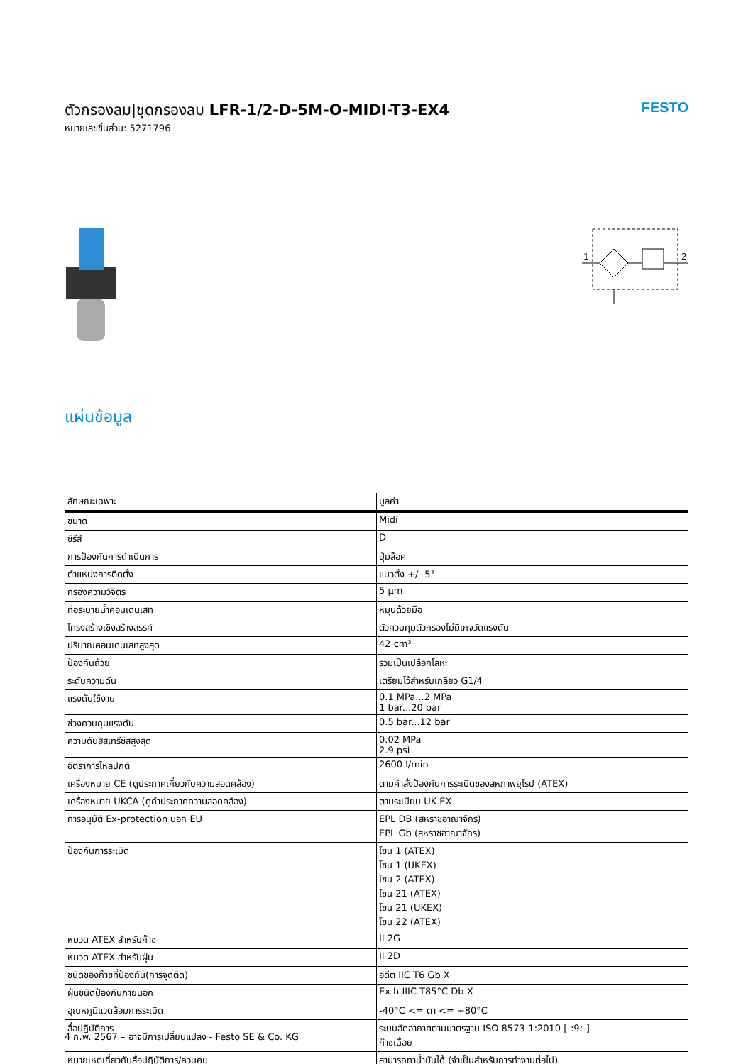ตัวกรองลม|ชุดกรองลม LFR-1/2-D-5M-O-MIDI-T3-EX4
หมายเลขชิ้นส่วน: 5271796
FESTO
1
2
แผ่นข้อมูล
| ลักษณะเฉพาะ | มูลค่า |
| --- | --- |
| ขนาด | Midi |
| ซีรีส์ | D |
| การป้องกันการดำเนินการ | ปุ่มล็อค |
| ตำแหน่งการติดตั้ง | แนวตั้ง +/- 5° |
| กรองความวิจิตร | 5 µm |
| ท่อระบายน้ำคอนเดนเสท | หมุนด้วยมือ |
| โครงสร้างเชิงสร้างสรรค์ | ตัวควบคุมตัวกรองไม่มีเกจวัดแรงดัน |
| ปริมาณคอนเดนเสทสูงสุด | 42 cm³ |
| ป้องกันถ้วย | รวมเป็นเปลือกโลหะ |
| ระดับความดัน | เตรียมไว้สำหรับเกลียว G1/4 |
| แรงดันใช้งาน | 0.1 MPa...2 MPa 1 bar...20 bar |
| ช่วงควบคุมแรงดัน | 0.5 bar...12 bar |
| ความดันฮิสเทรีซิสสูงสุด | 0.02 MPa 2.9 psi |
| อัตราการไหลปกติ | 2600 l/min |
| เครื่องหมาย CE (ดูประกาศเกี่ยวกับความสอดคล้อง) | ตามคำสั่งป้องกันการระเบิดของสหภาพยุโรป (ATEX) |
| เครื่องหมาย UKCA (ดูคำประกาศความสอดคล้อง) | ตามระเบียบ UK EX |
| การอนุมัติ Ex-protection นอก EU | EPL DB (สหราชอาณาจักร) EPL Gb (สหราชอาณาจักร) |
| ป้องกันการระเบิด | โซน 1 (ATEX) โซน 1 (UKEX) โซน 2 (ATEX) โซน 21 (ATEX) โซน 21 (UKEX) โซน 22 (ATEX) |
| หมวด ATEX สำหรับก๊าซ | II 2G |
| หมวด ATEX สำหรับฝุ่น | II 2D |
| ชนิดของก๊าซที่ป้องกัน(การจุดติด) | อดีต IIC T6 Gb X |
| ฝุ่นชนิดป้องกันภายนอก | Ex h IIIC T85°C Db X |
| อุณหภูมิแวดล้อมการระเบิด | -40°C <= ตา <= +80°C |
| สื่อปฏิบัติการ | ระบบอัดอากาศตามมาตรฐาน ISO 8573-1:2010 [-:9:-] ก๊าซเฉื่อย |
| หมายเหตุเกี่ยวกับสื่อปฏิบัติการ/ควบคุม | สามารถทาน้ำมันได้ (จำเป็นสำหรับการทำงานต่อไป) |
4 ก.พ. 2567 – อาจมีการเปลี่ยนแปลง - Festo SE & Co. KG